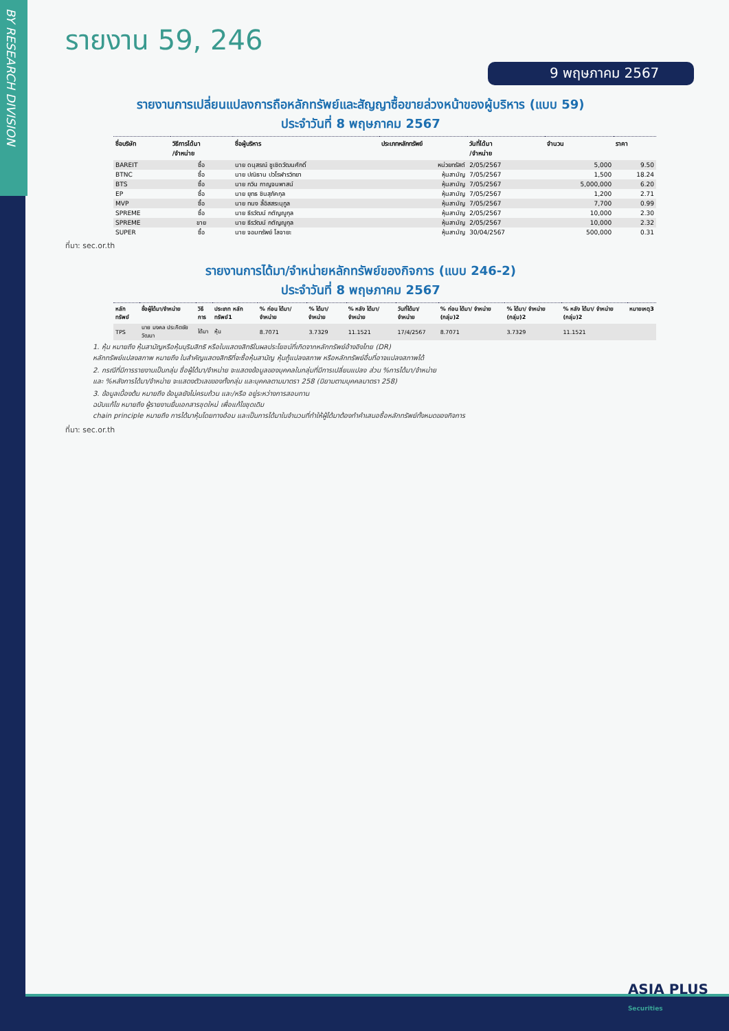BY RESEARCH DIVISION
รายงาน 59, 246
9 พฤษภาคม 2567
รายงานการเปลี่ยนแปลงการถือหลักทรัพย์และสัญญาซื้อขายล่วงหน้าของผู้บริหาร (แบบ 59)
ประจำวันที่ 8 พฤษภาคม 2567
| ชื่อบริษัท | วิธีการได้มา /จำหน่าย | ชื่อผู้บริหาร | ประเภทหลักทรัพย์ | วันที่ได้มา /จำหน่าย | จำนวน | ราคา |
| --- | --- | --- | --- | --- | --- | --- |
| BAREIT | ซื้อ | นาย ดนุสรณ์ ชูเชิดวัฒนศักดิ์ | หน่วยทรัสต์ | 2/05/2567 | 5,000 | 9.50 |
| BTNC | ซื้อ | นาย ปณิธาน ปวโรฬารวิทยา | หุ้นสามัญ | 7/05/2567 | 1,500 | 18.24 |
| BTS | ซื้อ | นาย กวิน กาญจนพาสน์ | หุ้นสามัญ | 7/05/2567 | 5,000,000 | 6.20 |
| EP | ซื้อ | นาย ยุทธ ชินสุภัคกุล | หุ้นสามัญ | 7/05/2567 | 1,200 | 2.71 |
| MVP | ซื้อ | นาย ทนง ลี้อิสสระนุกูล | หุ้นสามัญ | 7/05/2567 | 7,700 | 0.99 |
| SPREME | ซื้อ | นาย ธีรวัฒน์ กตัญญูกุล | หุ้นสามัญ | 2/05/2567 | 10,000 | 2.30 |
| SPREME | ขาย | นาย ธีรวัฒน์ กตัญญูกุล | หุ้นสามัญ | 2/05/2567 | 10,000 | 2.32 |
| SUPER | ซื้อ | นาย จอมทรัพย์ โลจายะ | หุ้นสามัญ | 30/04/2567 | 500,000 | 0.31 |
ที่มา: sec.or.th
รายงานการได้มา/จำหน่ายหลักทรัพย์ของกิจการ (แบบ 246-2)
ประจำวันที่ 8 พฤษภาคม 2567
| หลักทรัพย์ | ชื่อผู้ได้มา/จำหน่าย | วิธีการ | ประเภท หลักทรัพย์1 | % ก่อน ได้มา/ จำหน่าย | % ได้มา/ จำหน่าย | % หลัง ได้มา/ จำหน่าย | วันที่ได้มา/ จำหน่าย | % ก่อน ได้มา/ จำหน่าย (กลุ่ม)2 | % ได้มา/ จำหน่าย (กลุ่ม)2 | % หลัง ได้มา/ จำหน่าย (กลุ่ม)2 | หมายเหตุ3 |
| --- | --- | --- | --- | --- | --- | --- | --- | --- | --- | --- | --- |
| TPS | นาย มงคล ประกิตชัยวัฒนา | ได้มา | หุ้น | 8.7071 | 3.7329 | 11.1521 | 17/4/2567 | 8.7071 | 3.7329 | 11.1521 | |
1. หุ้น หมายถึง หุ้นสามัญหรือหุ้นบุริมสิทธิ หรือใบแสดงสิทธิในผลประโยชน์ที่เกิดจากหลักทรัพย์อ้างอิงไทย (DR)
หลักทรัพย์แปลงสภาพ หมายถึง ใบสำคัญแสดงสิทธิที่จะซื้อหุ้นสามัญ หุ้นกู้แปลงสภาพ หรือหลักทรัพย์อื่นที่อาจแปลงสภาพได้
2. กรณีที่มีการรายงานเป็นกลุ่ม ชื่อผู้ได้มา/จำหน่าย จะแสดงข้อมูลของบุคคลในกลุ่มที่มีการเปลี่ยนแปลง ส่วน %การได้มา/จำหน่าย
และ %หลังการได้มา/จำหน่าย จะแสดงตัวเลขของทั้งกลุ่ม และบุคคลตามมาตรา 258 (นิยามตามบุคคลมาตรา 258)
3. ข้อมูลเบื้องต้น หมายถึง ข้อมูลยังไม่ครบถ้วน และ/หรือ อยู่ระหว่างการสอบทาน
ฉบับแก้ไข หมายถึง ผู้รายงานยื่นเอกสารชุดใหม่ เพื่อแก้ไขชุดเดิม
chain principle หมายถึง การได้มาหุ้นโดยทางอ้อม และเป็นการได้มาในจำนวนที่ทำให้ผู้ได้มาต้องทำคำเสนอซื้อหลักทรัพย์ทั้งหมดของกิจการ
ที่มา: sec.or.th
ASIA PLUS
Securities